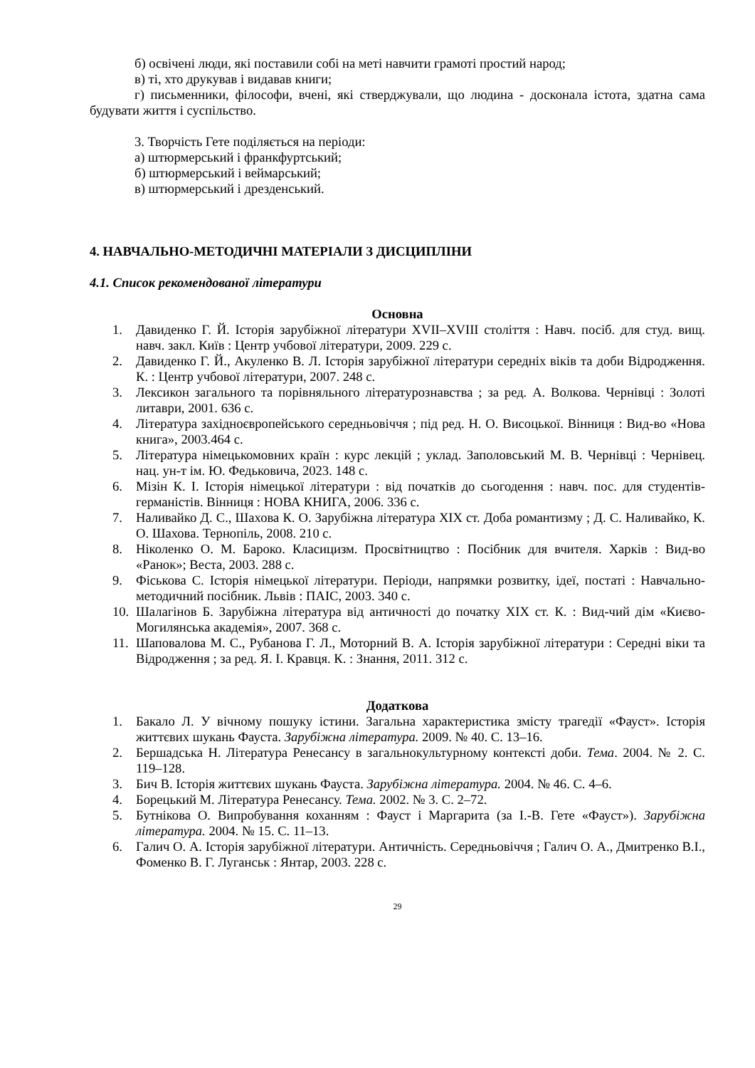б) освічені люди, які поставили собі на меті навчити грамоті простий народ;
в) ті, хто друкував і видавав книги;
г) письменники, філософи, вчені, які стверджували, що людина - досконала істота, здатна сама будувати життя і суспільство.
3. Творчість Гете поділяється на періоди:
а) штюрмерський і франкфуртський;
б) штюрмерський і веймарський;
в) штюрмерський і дрезденський.
4. НАВЧАЛЬНО-МЕТОДИЧНІ МАТЕРІАЛИ З ДИСЦИПЛІНИ
4.1. Список рекомендованої літератури
Основна
1. Давиденко Г. Й. Історія зарубіжної літератури XVII–XVIII століття : Навч. посіб. для студ. вищ. навч. закл. Київ : Центр учбової літератури, 2009. 229 с.
2. Давиденко Г. Й., Акуленко В. Л. Історія зарубіжної літератури середніх віків та доби Відродження. К. : Центр учбової літератури, 2007. 248 с.
3. Лексикон загального та порівняльного літературознавства ; за ред. А. Волкова. Чернівці : Золоті литаври, 2001. 636 с.
4. Література західноєвропейського середньовіччя ; під ред. Н. О. Висоцької. Вінниця : Вид-во «Нова книга», 2003.464 с.
5. Література німецькомовних країн : курс лекцій ; уклад. Заполовський М. В. Чернівці : Чернівец. нац. ун-т ім. Ю. Федьковича, 2023. 148 с.
6. Мізін К. І. Історія німецької літератури : від початків до сьогодення : навч. пос. для студентів-германістів. Вінниця : НОВА КНИГА, 2006. 336 с.
7. Наливайко Д. С., Шахова К. О. Зарубіжна література XIX ст. Доба романтизму ; Д. С. Наливайко, К. О. Шахова. Тернопіль, 2008. 210 с.
8. Ніколенко О. М. Бароко. Класицизм. Просвітництво : Посібник для вчителя. Харків : Вид-во «Ранок»; Веста, 2003. 288 с.
9. Фіськова С. Історія німецької літератури. Періоди, напрямки розвитку, ідеї, постаті : Навчально-методичний посібник. Львів : ПАІС, 2003. 340 с.
10. Шалагінов Б. Зарубіжна література від античності до початку XIX ст. К. : Вид-чий дім «Києво-Могилянська академія», 2007. 368 с.
11. Шаповалова М. С., Рубанова Г. Л., Моторний В. А. Історія зарубіжної літератури : Середні віки та Відродження ; за ред. Я. І. Кравця. К. : Знання, 2011. 312 с.
Додаткова
1. Бакало Л. У вічному пошуку істини. Загальна характеристика змісту трагедії «Фауст». Історія життєвих шукань Фауста. Зарубіжна література. 2009. № 40. С. 13–16.
2. Бершадська Н. Література Ренесансу в загальнокультурному контексті доби. Тема. 2004. № 2. С. 119–128.
3. Бич В. Історія життєвих шукань Фауста. Зарубіжна література. 2004. № 46. С. 4–6.
4. Борецький М. Література Ренесансу. Тема. 2002. № 3. С. 2–72.
5. Бутнікова О. Випробування коханням : Фауст і Маргарита (за І.-В. Гете «Фауст»). Зарубіжна література. 2004. № 15. С. 11–13.
6. Галич О. А. Історія зарубіжної літератури. Античність. Середньовіччя ; Галич О. А., Дмитренко В.І., Фоменко В. Г. Луганськ : Янтар, 2003. 228 с.
29